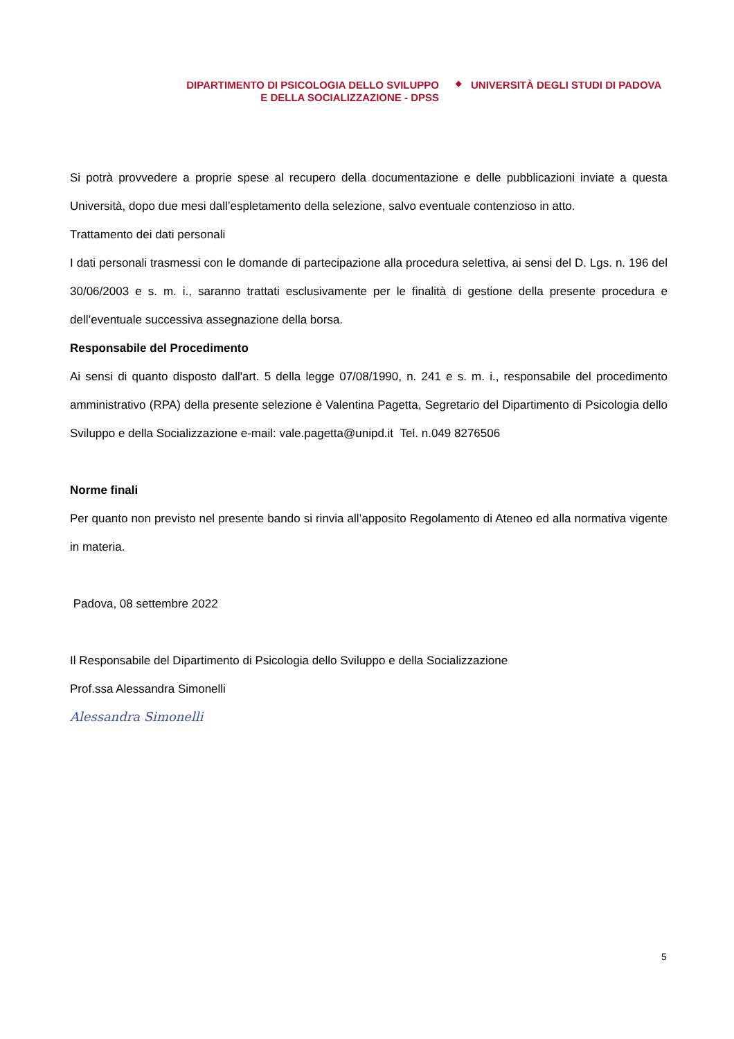DIPARTIMENTO DI PSICOLOGIA DELLO SVILUPPO
E DELLA SOCIALIZZAZIONE - DPSS
◆
UNIVERSITÀ DEGLI STUDI DI PADOVA
Si potrà provvedere a proprie spese al recupero della documentazione e delle pubblicazioni inviate a questa Università, dopo due mesi dall’espletamento della selezione, salvo eventuale contenzioso in atto.
Trattamento dei dati personali
I dati personali trasmessi con le domande di partecipazione alla procedura selettiva, ai sensi del D. Lgs. n. 196 del 30/06/2003 e s. m. i., saranno trattati esclusivamente per le finalità di gestione della presente procedura e dell’eventuale successiva assegnazione della borsa.
Responsabile del Procedimento
Ai sensi di quanto disposto dall'art. 5 della legge 07/08/1990, n. 241 e s. m. i., responsabile del procedimento amministrativo (RPA) della presente selezione è Valentina Pagetta, Segretario del Dipartimento di Psicologia dello Sviluppo e della Socializzazione e-mail: vale.pagetta@unipd.it Tel. n.049 8276506
Norme finali
Per quanto non previsto nel presente bando si rinvia all’apposito Regolamento di Ateneo ed alla normativa vigente in materia.
Padova, 08 settembre 2022
Il Responsabile del Dipartimento di Psicologia dello Sviluppo e della Socializzazione
Prof.ssa Alessandra Simonelli
Alessandra Simonelli
5